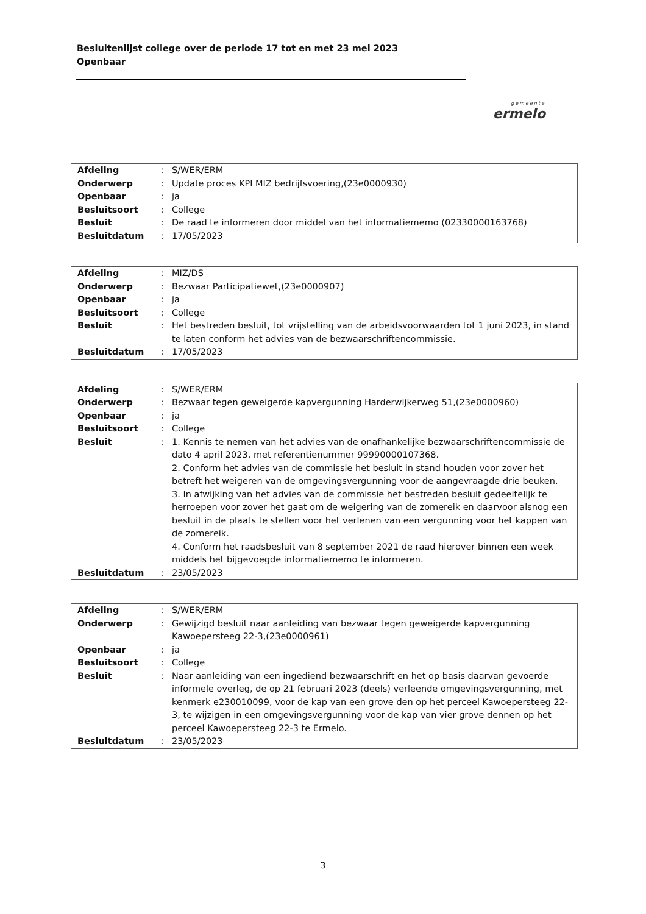Besluitenlijst college over de periode 17 tot en met 23 mei 2023
Openbaar
gemeente
ermelo
| Afdeling | : | S/WER/ERM |
| Onderwerp | : | Update proces KPI MIZ bedrijfsvoering,(23e0000930) |
| Openbaar | : | ja |
| Besluitsoort | : | College |
| Besluit | : | De raad te informeren door middel van het informatiememo (02330000163768) |
| Besluitdatum | : | 17/05/2023 |
| Afdeling | : | MIZ/DS |
| Onderwerp | : | Bezwaar Participatiewet,(23e0000907) |
| Openbaar | : | ja |
| Besluitsoort | : | College |
| Besluit | : | Het bestreden besluit, tot vrijstelling van de arbeidsvoorwaarden tot 1 juni 2023, in stand te laten conform het advies van de bezwaarschriftencommissie. |
| Besluitdatum | : | 17/05/2023 |
| Afdeling | : | S/WER/ERM |
| Onderwerp | : | Bezwaar tegen geweigerde kapvergunning Harderwijkerweg 51,(23e0000960) |
| Openbaar | : | ja |
| Besluitsoort | : | College |
| Besluit | : | 1. Kennis te nemen van het advies van de onafhankelijke bezwaarschriftencommissie de dato 4 april 2023, met referentienummer 99990000107368. 2. Conform het advies van de commissie het besluit in stand houden voor zover het betreft het weigeren van de omgevingsvergunning voor de aangevraagde drie beuken. 3. In afwijking van het advies van de commissie het bestreden besluit gedeeltelijk te herroepen voor zover het gaat om de weigering van de zomereik en daarvoor alsnog een besluit in de plaats te stellen voor het verlenen van een vergunning voor het kappen van de zomereik. 4. Conform het raadsbesluit van 8 september 2021 de raad hierover binnen een week middels het bijgevoegde informatiememo te informeren. |
| Besluitdatum | : | 23/05/2023 |
| Afdeling | : | S/WER/ERM |
| Onderwerp | : | Gewijzigd besluit naar aanleiding van bezwaar tegen geweigerde kapvergunning Kawoepersteeg 22-3,(23e0000961) |
| Openbaar | : | ja |
| Besluitsoort | : | College |
| Besluit | : | Naar aanleiding van een ingediend bezwaarschrift en het op basis daarvan gevoerde informele overleg, de op 21 februari 2023 (deels) verleende omgevingsvergunning, met kenmerk e230010099, voor de kap van een grove den op het perceel Kawoepersteeg 22-3, te wijzigen in een omgevingsvergunning voor de kap van vier grove dennen op het perceel Kawoepersteeg 22-3 te Ermelo. |
| Besluitdatum | : | 23/05/2023 |
3